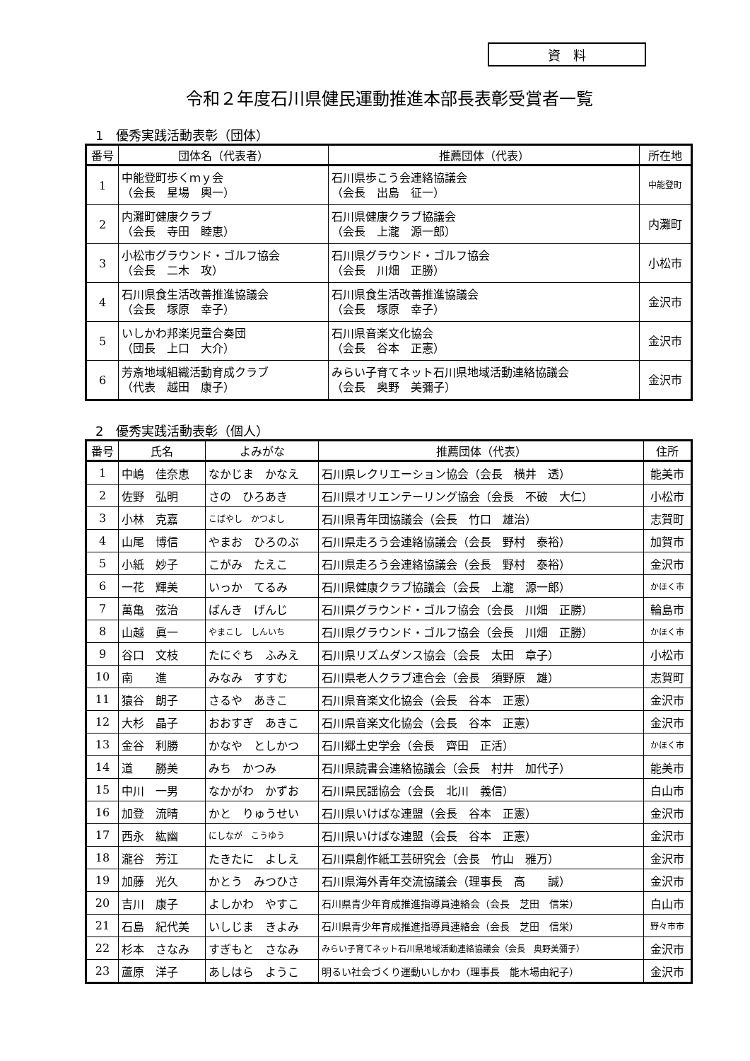資　料
令和２年度石川県健民運動推進本部長表彰受賞者一覧
1　優秀実践活動表彰（団体）
| 番号 | 団体名（代表者） | 推薦団体（代表） | 所在地 |
| --- | --- | --- | --- |
| 1 | 中能登町歩くｍｙ会 （会長 星場 輿一） | 石川県歩こう会連絡協議会 （会長 出島 征一） | 中能登町 |
| 2 | 内灘町健康クラブ （会長 寺田 睦恵） | 石川県健康クラブ協議会 （会長 上瀧 源一郎） | 内灘町 |
| 3 | 小松市グラウンド・ゴルフ協会 （会長 二木 攻） | 石川県グラウンド・ゴルフ協会 （会長 川畑 正勝） | 小松市 |
| 4 | 石川県食生活改善推進協議会 （会長 塚原 幸子） | 石川県食生活改善推進協議会 （会長 塚原 幸子） | 金沢市 |
| 5 | いしかわ邦楽児童合奏団 （団長 上口 大介） | 石川県音楽文化協会 （会長 谷本 正憲） | 金沢市 |
| 6 | 芳斎地域組織活動育成クラブ （代表 越田 康子） | みらい子育てネット石川県地域活動連絡協議会 （会長 奥野 美彌子） | 金沢市 |
2　優秀実践活動表彰（個人）
| 番号 | 氏名 | よみがな | 推薦団体（代表） | 住所 |
| --- | --- | --- | --- | --- |
| 1 | 中嶋 佳奈恵 | なかじま かなえ | 石川県レクリエーション協会（会長 横井 透） | 能美市 |
| 2 | 佐野 弘明 | さの ひろあき | 石川県オリエンテーリング協会（会長 不破 大仁） | 小松市 |
| 3 | 小林 克嘉 | こばやし かつよし | 石川県青年団協議会（会長 竹口 雄治） | 志賀町 |
| 4 | 山尾 博信 | やまお ひろのぶ | 石川県走ろう会連絡協議会（会長 野村 泰裕） | 加賀市 |
| 5 | 小紙 妙子 | こがみ たえこ | 石川県走ろう会連絡協議会（会長 野村 泰裕） | 金沢市 |
| 6 | 一花 輝美 | いっか てるみ | 石川県健康クラブ協議会（会長 上瀧 源一郎） | かほく市 |
| 7 | 萬亀 弦治 | ばんき げんじ | 石川県グラウンド・ゴルフ協会（会長 川畑 正勝） | 輪島市 |
| 8 | 山越 眞一 | やまこし しんいち | 石川県グラウンド・ゴルフ協会（会長 川畑 正勝） | かほく市 |
| 9 | 谷口 文枝 | たにぐち ふみえ | 石川県リズムダンス協会（会長 太田 章子） | 小松市 |
| 10 | 南 進 | みなみ すすむ | 石川県老人クラブ連合会（会長 須野原 雄） | 志賀町 |
| 11 | 猿谷 朗子 | さるや あきこ | 石川県音楽文化協会（会長 谷本 正憲） | 金沢市 |
| 12 | 大杉 晶子 | おおすぎ あきこ | 石川県音楽文化協会（会長 谷本 正憲） | 金沢市 |
| 13 | 金谷 利勝 | かなや としかつ | 石川郷土史学会（会長 齊田 正活） | かほく市 |
| 14 | 道 勝美 | みち かつみ | 石川県読書会連絡協議会（会長 村井 加代子） | 能美市 |
| 15 | 中川 一男 | なかがわ かずお | 石川県民謡協会（会長 北川 義信） | 白山市 |
| 16 | 加登 流晴 | かと りゅうせい | 石川県いけばな連盟（会長 谷本 正憲） | 金沢市 |
| 17 | 西永 紘幽 | にしなが こうゆう | 石川県いけばな連盟（会長 谷本 正憲） | 金沢市 |
| 18 | 瀧谷 芳江 | たきたに よしえ | 石川県創作紙工芸研究会（会長 竹山 雅万） | 金沢市 |
| 19 | 加藤 光久 | かとう みつひさ | 石川県海外青年交流協議会（理事長 高 誠） | 金沢市 |
| 20 | 吉川 康子 | よしかわ やすこ | 石川県青少年育成推進指導員連絡会（会長 芝田 信栄） | 白山市 |
| 21 | 石島 紀代美 | いしじま きよみ | 石川県青少年育成推進指導員連絡会（会長 芝田 信栄） | 野々市市 |
| 22 | 杉本 さなみ | すぎもと さなみ | みらい子育てネット石川県地域活動連絡協議会（会長 奥野美彌子） | 金沢市 |
| 23 | 蘆原 洋子 | あしはら ようこ | 明るい社会づくり運動いしかわ（理事長 能木場由紀子） | 金沢市 |